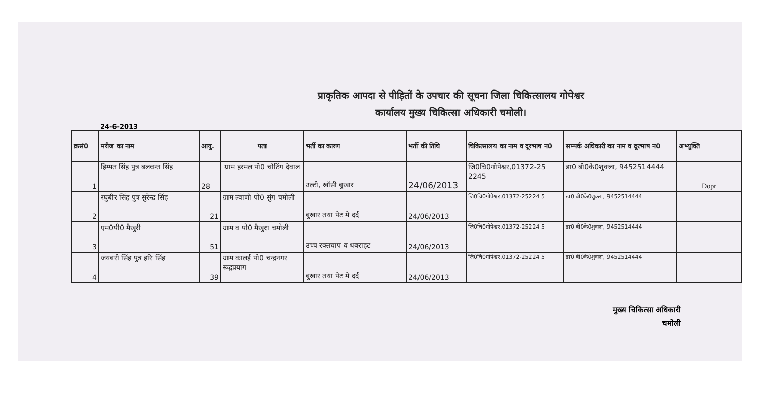प्राकृतिक आपदा से पीड़ितों के उपचार की सूचना जिला चिकित्सालय गोपेश्वर
कार्यालय मुख्य चिकित्सा अधिकारी चमोली।
24-6-2013
| क्रसं0 | मरीज का नाम | आयु. | पता | भर्ती का कारण | भर्ती की तिथि | चिकित्सालय का नाम व दूरभाष न0 | सम्पर्क अधिकारी का नाम व दूरभाष न0 | अभ्युक्ति |
| --- | --- | --- | --- | --- | --- | --- | --- | --- |
| 1 | हिम्मत सिंह पुत्र बलवन्त सिंह | 28 | ग्राम हरमल पो0 चोटिंग देवाल | उल्टी, खॉसी बुखार | 24/06/2013 | जि0चि0गोपेश्वर,01372-25 2245 | डा0 बी0के0शुक्ला, 9452514444 | Dopr |
| 2 | रघुबीर सिंह पुत्र सुरेन्द्र सिंह | 21 | ग्राम ल्वाणी पो0 सुंग चमोली | बुखार तथा पेट मे दर्द | 24/06/2013 | जि0चि0गोपेश्वर,01372-25224 5 | डा0 बी0के0शुक्ला, 9452514444 | |
| 3 | एम0पी0 मैखुरी | 51 | ग्राम व पो0 मैखुरा चमोली | उच्च रक्तचाप व धबराहट | 24/06/2013 | जि0चि0गोपेश्वर,01372-25224 5 | डा0 बी0के0शुक्ला, 9452514444 | |
| 4 | जयबरी सिंह पुत्र हरि सिंह | 39 | ग्राम कालई पो0 चन्द्रनगर रूद्रप्रयाग | बुखार तथा पेट मे दर्द | 24/06/2013 | जि0चि0गोपेश्वर,01372-25224 5 | डा0 बी0के0शुक्ला, 9452514444 | |
मुख्य चिकित्सा अधिकारी
चमोली